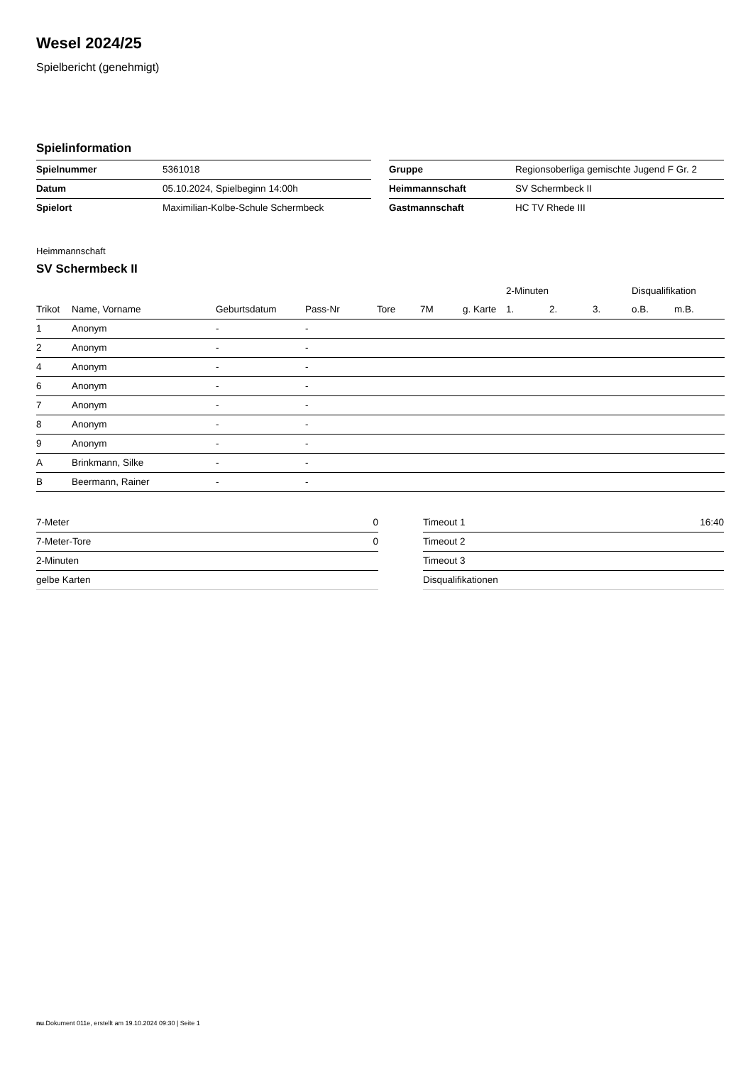Wesel 2024/25
Spielbericht (genehmigt)
Spielinformation
| Spielnummer | 5361018 |
| Datum | 05.10.2024, Spielbeginn 14:00h |
| Spielort | Maximilian-Kolbe-Schule Schermbeck |
| Gruppe | Regionsoberliga gemischte Jugend F Gr. 2 |
| Heimmannschaft | SV Schermbeck II |
| Gastmannschaft | HC TV Rhede III |
Heimmannschaft
SV Schermbeck II
| | | | | | | | 2-Minuten | | | Disqualifikation | |
| --- | --- | --- | --- | --- | --- | --- | --- | --- | --- | --- | --- |
| Trikot | Name, Vorname | Geburtsdatum | Pass-Nr | Tore | 7M | g. Karte | 1. | 2. | 3. | o.B. | m.B. |
| 1 | Anonym | - | - | | | | | | | | |
| 2 | Anonym | - | - | | | | | | | | |
| 4 | Anonym | - | - | | | | | | | | |
| 6 | Anonym | - | - | | | | | | | | |
| 7 | Anonym | - | - | | | | | | | | |
| 8 | Anonym | - | - | | | | | | | | |
| 9 | Anonym | - | - | | | | | | | | |
| A | Brinkmann, Silke | - | - | | | | | | | | |
| B | Beermann, Rainer | - | - | | | | | | | | |
| 7-Meter | 0 |
| 7-Meter-Tore | 0 |
| 2-Minuten | |
| gelbe Karten | |
| Timeout 1 | 16:40 |
| Timeout 2 | |
| Timeout 3 | |
| Disqualifikationen | |
nu.Dokument 011e, erstellt am 19.10.2024 09:30 | Seite 1